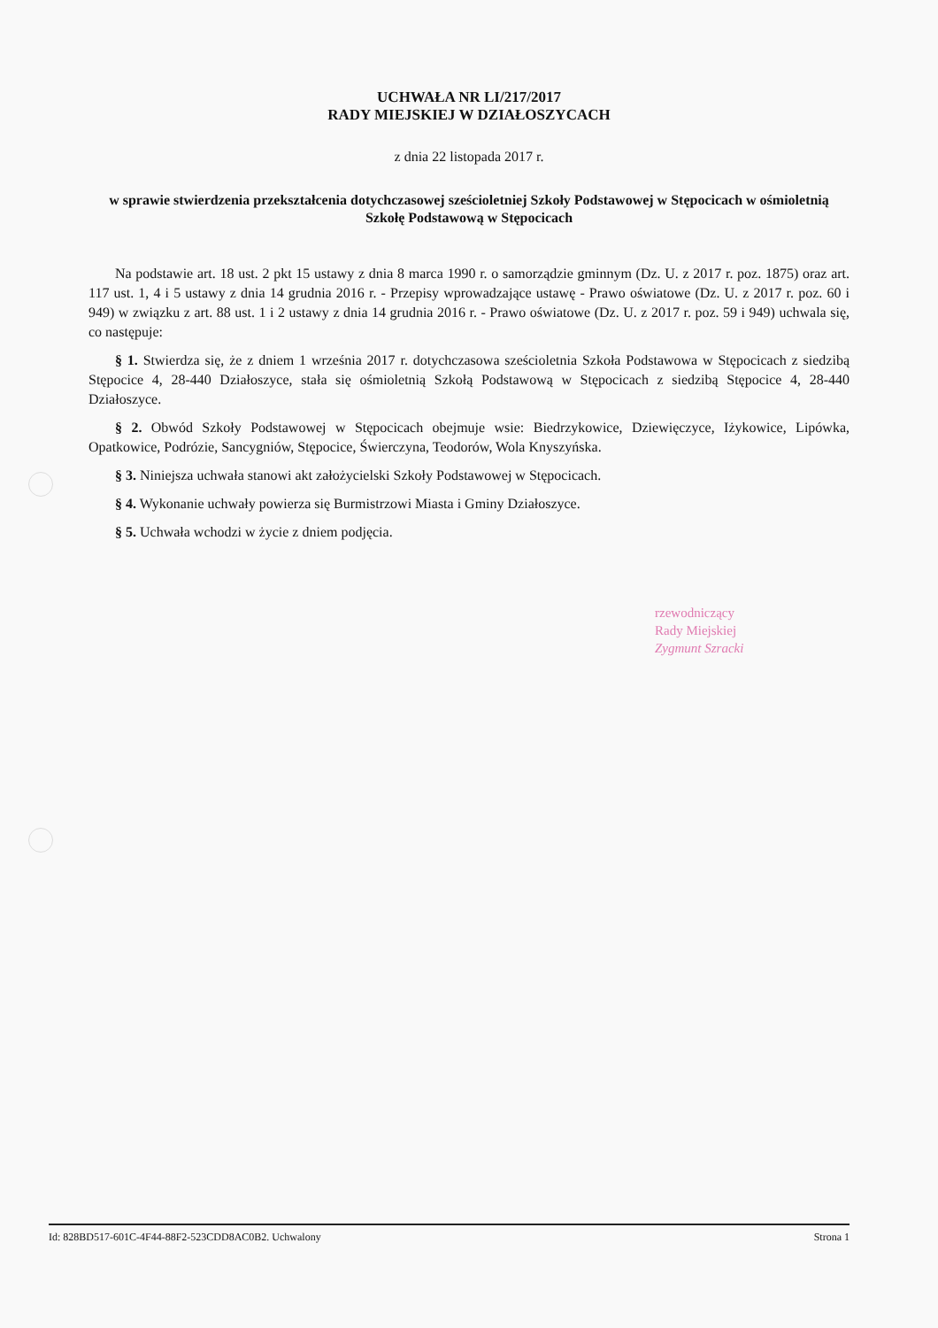UCHWAŁA NR LI/217/2017
RADY MIEJSKIEJ W DZIAŁOSZYCACH
z dnia 22 listopada 2017 r.
w sprawie stwierdzenia przekształcenia dotychczasowej sześcioletniej Szkoły Podstawowej w Stępocicach w ośmioletnią Szkołę Podstawową w Stępocicach
Na podstawie art. 18 ust. 2 pkt 15 ustawy z dnia 8 marca 1990 r. o samorządzie gminnym (Dz. U. z 2017 r. poz. 1875) oraz art. 117 ust. 1, 4 i 5 ustawy z dnia 14 grudnia 2016 r. - Przepisy wprowadzające ustawę - Prawo oświatowe (Dz. U. z 2017 r. poz. 60 i 949) w związku z art. 88 ust. 1 i 2 ustawy z dnia 14 grudnia 2016 r. - Prawo oświatowe (Dz. U. z 2017 r. poz. 59 i 949) uchwala się, co następuje:
§ 1. Stwierdza się, że z dniem 1 września 2017 r. dotychczasowa sześcioletnia Szkoła Podstawowa w Stępocicach z siedzibą Stępocice 4, 28-440 Działoszyce, stała się ośmioletnią Szkołą Podstawową w Stępocicach z siedzibą Stępocice 4, 28-440 Działoszyce.
§ 2. Obwód Szkoły Podstawowej w Stępocicach obejmuje wsie: Biedrzykowice, Dziewięczyce, Iżykowice, Lipówka, Opatkowice, Podrózie, Sancygniów, Stępocice, Świerczyna, Teodorów, Wola Knyszyńska.
§ 3. Niniejsza uchwała stanowi akt założycielski Szkoły Podstawowej w Stępocicach.
§ 4. Wykonanie uchwały powierza się Burmistrzowi Miasta i Gminy Działoszyce.
§ 5. Uchwała wchodzi w życie z dniem podjęcia.
rzewodniczący
Rady Miejskiej
Zygmunt Szracki
Id: 828BD517-601C-4F44-88F2-523CDD8AC0B2. Uchwalony Strona 1